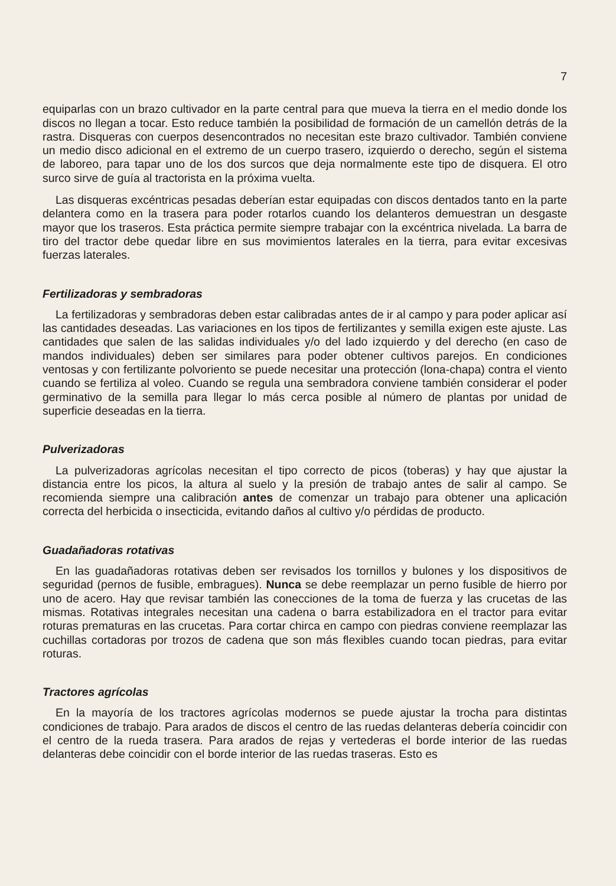7
equiparlas con un brazo cultivador en la parte central para que mueva la tierra en el medio donde los discos no llegan a tocar. Esto reduce también la posibilidad de formación de un camellón detrás de la rastra. Disqueras con cuerpos desencontrados no necesitan este brazo cultivador. También conviene un medio disco adicional en el extremo de un cuerpo trasero, izquierdo o derecho, según el sistema de laboreo, para tapar uno de los dos surcos que deja normalmente este tipo de disquera. El otro surco sirve de guía al tractorista en la próxima vuelta.
Las disqueras excéntricas pesadas deberían estar equipadas con discos dentados tanto en la parte delantera como en la trasera para poder rotarlos cuando los delanteros demuestran un desgaste mayor que los traseros. Esta práctica permite siempre trabajar con la excéntrica nivelada. La barra de tiro del tractor debe quedar libre en sus movimientos laterales en la tierra, para evitar excesivas fuerzas laterales.
Fertilizadoras y sembradoras
La fertilizadoras y sembradoras deben estar calibradas antes de ir al campo y para poder aplicar así las cantidades deseadas. Las variaciones en los tipos de fertilizantes y semilla exigen este ajuste. Las cantidades que salen de las salidas individuales y/o del lado izquierdo y del derecho (en caso de mandos individuales) deben ser similares para poder obtener cultivos parejos. En condiciones ventosas y con fertilizante polvoriento se puede necesitar una protección (lona-chapa) contra el viento cuando se fertiliza al voleo. Cuando se regula una sembradora conviene también considerar el poder germinativo de la semilla para llegar lo más cerca posible al número de plantas por unidad de superficie deseadas en la tierra.
Pulverizadoras
La pulverizadoras agrícolas necesitan el tipo correcto de picos (toberas) y hay que ajustar la distancia entre los picos, la altura al suelo y la presión de trabajo antes de salir al campo. Se recomienda siempre una calibración antes de comenzar un trabajo para obtener una aplicación correcta del herbicida o insecticida, evitando daños al cultivo y/o pérdidas de producto.
Guadañadoras rotativas
En las guadañadoras rotativas deben ser revisados los tornillos y bulones y los dispositivos de seguridad (pernos de fusible, embragues). Nunca se debe reemplazar un perno fusible de hierro por uno de acero. Hay que revisar también las conecciones de la toma de fuerza y las crucetas de las mismas. Rotativas integrales necesitan una cadena o barra estabilizadora en el tractor para evitar roturas prematuras en las crucetas. Para cortar chirca en campo con piedras conviene reemplazar las cuchillas cortadoras por trozos de cadena que son más flexibles cuando tocan piedras, para evitar roturas.
Tractores agrícolas
En la mayoría de los tractores agrícolas modernos se puede ajustar la trocha para distintas condiciones de trabajo. Para arados de discos el centro de las ruedas delanteras debería coincidir con el centro de la rueda trasera. Para arados de rejas y vertederas el borde interior de las ruedas delanteras debe coincidir con el borde interior de las ruedas traseras. Esto es